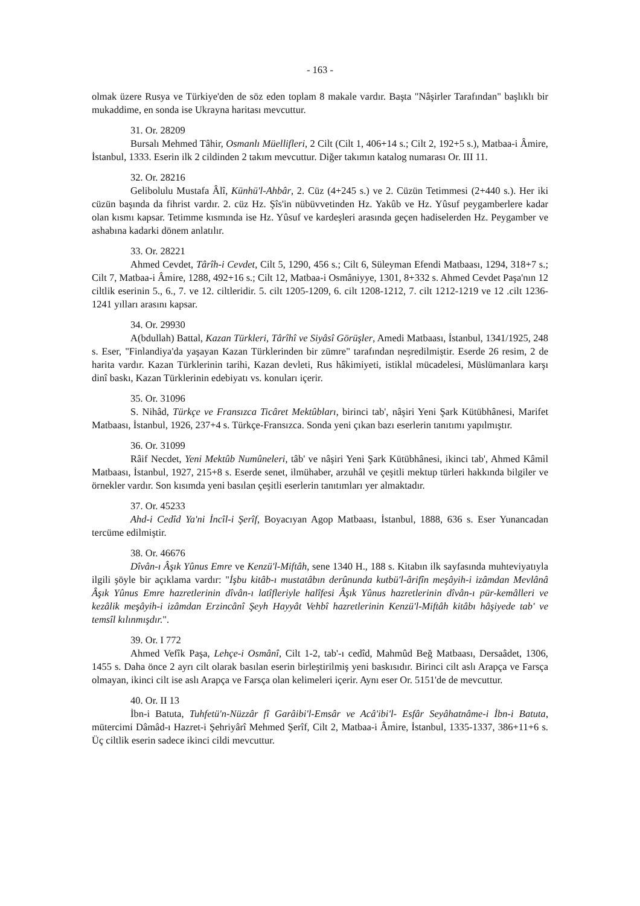- 163 -
olmak üzere Rusya ve Türkiye'den de söz eden toplam 8 makale vardır. Başta "Nâşirler Tarafından" başlıklı bir mukaddime, en sonda ise Ukrayna haritası mevcuttur.
31. Or. 28209
Bursalı Mehmed Tâhir, Osmanlı Müellifleri, 2 Cilt (Cilt 1, 406+14 s.; Cilt 2, 192+5 s.), Matbaa-i Âmire, İstanbul, 1333. Eserin ilk 2 cildinden 2 takım mevcuttur. Diğer takımın katalog numarası Or. III 11.
32. Or. 28216
Gelibolulu Mustafa Âlî, Künhü'l-Ahbâr, 2. Cüz (4+245 s.) ve 2. Cüzün Tetimmesi (2+440 s.). Her iki cüzün başında da fihrist vardır. 2. cüz Hz. Şîs'in nübüvvetinden Hz. Yakûb ve Hz. Yûsuf peygamberlere kadar olan kısmı kapsar. Tetimme kısmında ise Hz. Yûsuf ve kardeşleri arasında geçen hadiselerden Hz. Peygamber ve ashabına kadarki dönem anlatılır.
33. Or. 28221
Ahmed Cevdet, Târîh-i Cevdet, Cilt 5, 1290, 456 s.; Cilt 6, Süleyman Efendi Matbaası, 1294, 318+7 s.; Cilt 7, Matbaa-i Âmire, 1288, 492+16 s.; Cilt 12, Matbaa-i Osmâniyye, 1301, 8+332 s. Ahmed Cevdet Paşa'nın 12 ciltlik eserinin 5., 6., 7. ve 12. ciltleridir. 5. cilt 1205-1209, 6. cilt 1208-1212, 7. cilt 1212-1219 ve 12 .cilt 1236-1241 yılları arasını kapsar.
34. Or. 29930
A(bdullah) Battal, Kazan Türkleri, Târîhî ve Siyâsî Görüşler, Amedi Matbaası, İstanbul, 1341/1925, 248 s. Eser, "Finlandiya'da yaşayan Kazan Türklerinden bir zümre" tarafından neşredilmiştir. Eserde 26 resim, 2 de harita vardır. Kazan Türklerinin tarihi, Kazan devleti, Rus hâkimiyeti, istiklal mücadelesi, Müslümanlara karşı dinî baskı, Kazan Türklerinin edebiyatı vs. konuları içerir.
35. Or. 31096
S. Nihâd, Türkçe ve Fransızca Ticâret Mektûbları, birinci tab', nâşiri Yeni Şark Kütübhânesi, Marifet Matbaası, İstanbul, 1926, 237+4 s. Türkçe-Fransızca. Sonda yeni çıkan bazı eserlerin tanıtımı yapılmıştır.
36. Or. 31099
Râif Necdet, Yeni Mektûb Numûneleri, tâb' ve nâşiri Yeni Şark Kütübhânesi, ikinci tab', Ahmed Kâmil Matbaası, İstanbul, 1927, 215+8 s. Eserde senet, ilmühaber, arzuhâl ve çeşitli mektup türleri hakkında bilgiler ve örnekler vardır. Son kısımda yeni basılan çeşitli eserlerin tanıtımları yer almaktadır.
37. Or. 45233
Ahd-i Cedîd Ya'ni İncîl-i Şerîf, Boyacıyan Agop Matbaası, İstanbul, 1888, 636 s. Eser Yunancadan tercüme edilmiştir.
38. Or. 46676
Dîvân-ı Âşık Yûnus Emre ve Kenzü'l-Miftâh, sene 1340 H., 188 s. Kitabın ilk sayfasında muhteviyatıyla ilgili şöyle bir açıklama vardır: "İşbu kitâb-ı mustatâbın derûnunda kutbü'l-ârifîn meşâyih-i izâmdan Mevlânâ Âşık Yûnus Emre hazretlerinin dîvân-ı latîfleriyle halîfesi Âşık Yûnus hazretlerinin dîvân-ı pür-kemâlleri ve kezâlik meşâyih-i izâmdan Erzincânî Şeyh Hayyât Vehbî hazretlerinin Kenzü'l-Miftâh kitâbı hâşiyede tab' ve temsîl kılınmışdır.".
39. Or. I 772
Ahmed Vefîk Paşa, Lehçe-i Osmânî, Cilt 1-2, tab'-ı cedîd, Mahmûd Beğ Matbaası, Dersaâdet, 1306, 1455 s. Daha önce 2 ayrı cilt olarak basılan eserin birleştirilmiş yeni baskısıdır. Birinci cilt aslı Arapça ve Farsça olmayan, ikinci cilt ise aslı Arapça ve Farsça olan kelimeleri içerir. Aynı eser Or. 5151'de de mevcuttur.
40. Or. II 13
İbn-i Batuta, Tuhfetü'n-Nüzzâr fî Garâibi'l-Emsâr ve Acâ'ibi'l- Esfâr Seyâhatnâme-i İbn-i Batuta, mütercimi Dâmâd-ı Hazret-i Şehriyârî Mehmed Şerîf, Cilt 2, Matbaa-i Âmire, İstanbul, 1335-1337, 386+11+6 s. Üç ciltlik eserin sadece ikinci cildi mevcuttur.